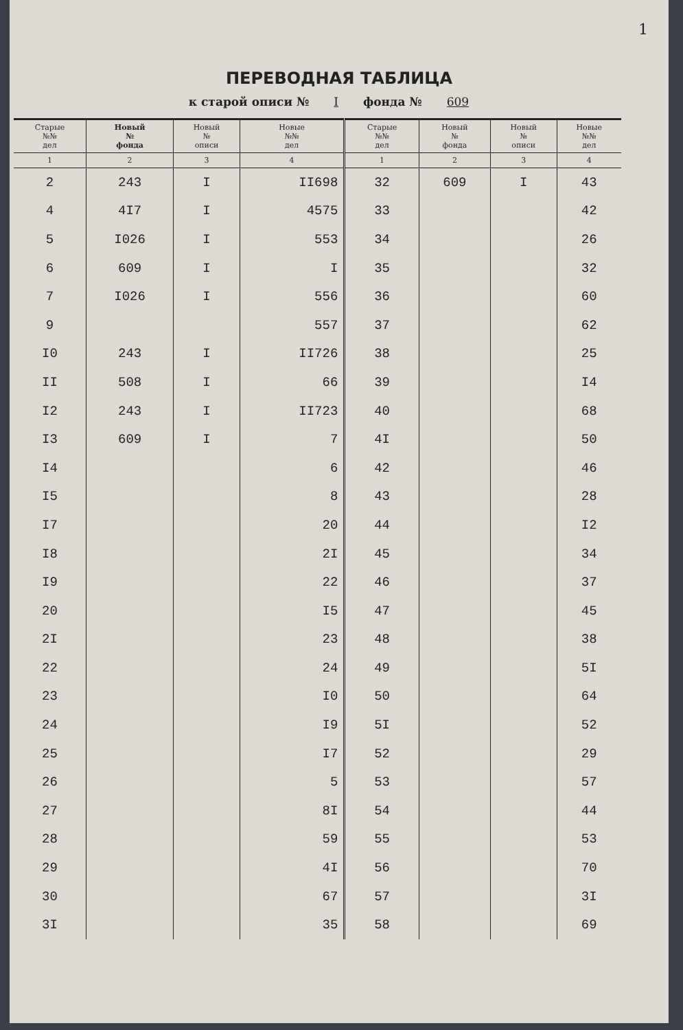1
ПЕРЕВОДНАЯ ТАБЛИЦА
к старой описи № I фонда № 609
| Старые №№ дел | Новый № фонда | Новый № описи | Новые №№ дел | Старые №№ дел | Новый № фонда | Новый № описи | Новые №№ дел |
| --- | --- | --- | --- | --- | --- | --- | --- |
| 1 | 2 | 3 | 4 | 1 | 2 | 3 | 4 |
| 2 | 243 | I | II698 | 32 | 609 | I | 43 |
| 4 | 4I7 | I | 4575 | 33 | | | 42 |
| 5 | I026 | I | 553 | 34 | | | 26 |
| 6 | 609 | I | I | 35 | | | 32 |
| 7 | I026 | I | 556 | 36 | | | 60 |
| 9 | | | 557 | 37 | | | 62 |
| I0 | 243 | I | II726 | 38 | | | 25 |
| II | 508 | I | 66 | 39 | | | I4 |
| I2 | 243 | I | II723 | 40 | | | 68 |
| I3 | 609 | I | 7 | 4I | | | 50 |
| I4 | | | 6 | 42 | | | 46 |
| I5 | | | 8 | 43 | | | 28 |
| I7 | | | 20 | 44 | | | I2 |
| I8 | | | 2I | 45 | | | 34 |
| I9 | | | 22 | 46 | | | 37 |
| 20 | | | I5 | 47 | | | 45 |
| 2I | | | 23 | 48 | | | 38 |
| 22 | | | 24 | 49 | | | 5I |
| 23 | | | I0 | 50 | | | 64 |
| 24 | | | I9 | 5I | | | 52 |
| 25 | | | I7 | 52 | | | 29 |
| 26 | | | 5 | 53 | | | 57 |
| 27 | | | 8I | 54 | | | 44 |
| 28 | | | 59 | 55 | | | 53 |
| 29 | | | 4I | 56 | | | 70 |
| 30 | | | 67 | 57 | | | 3I |
| 3I | | | 35 | 58 | | | 69 |